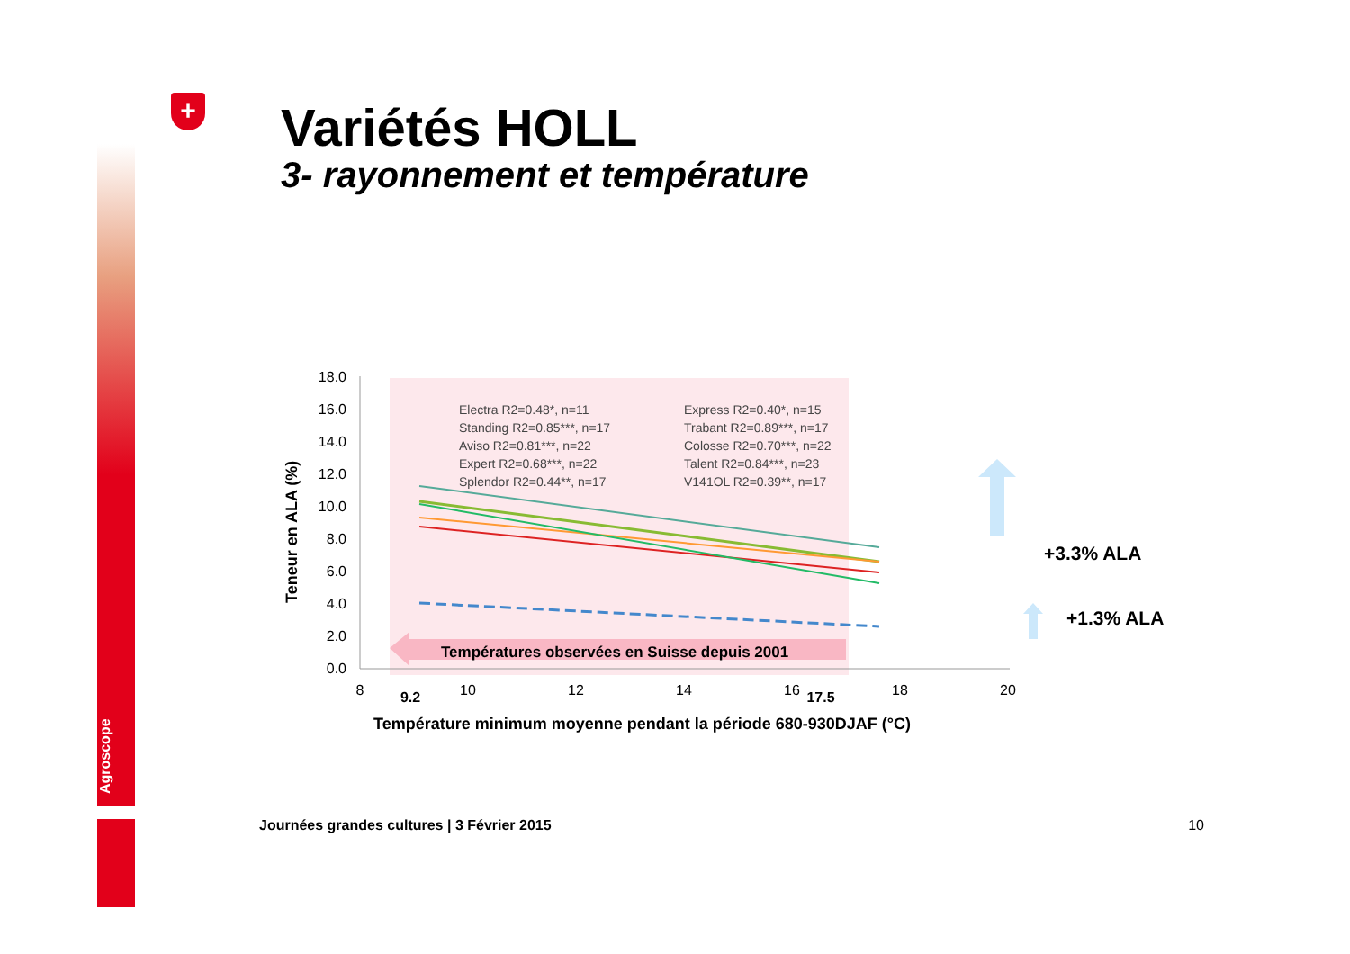Agroscope
+ Variétés HOLL
3- rayonnement et température
18.0
16.0
14.0
12.0
10.0
8.0
6.0
4.0
2.0
0.0
8
10
12
14
16
18
20
9.2
17.5
Teneur en ALA (%)
Electra R2=0.48*, n=11
Express R2=0.40*, n=15
Standing R2=0.85***, n=17
Trabant R2=0.89***, n=17
Aviso R2=0.81***, n=22
Colosse R2=0.70***, n=22
Expert R2=0.68***, n=22
Talent R2=0.84***, n=23
Splendor R2=0.44**, n=17
V141OL R2=0.39**, n=17
Températures observées en Suisse depuis 2001
Température minimum moyenne pendant la période 680-930DJAF (°C)
+3.3% ALA
+1.3% ALA
Journées grandes cultures | 3 Février 2015 10